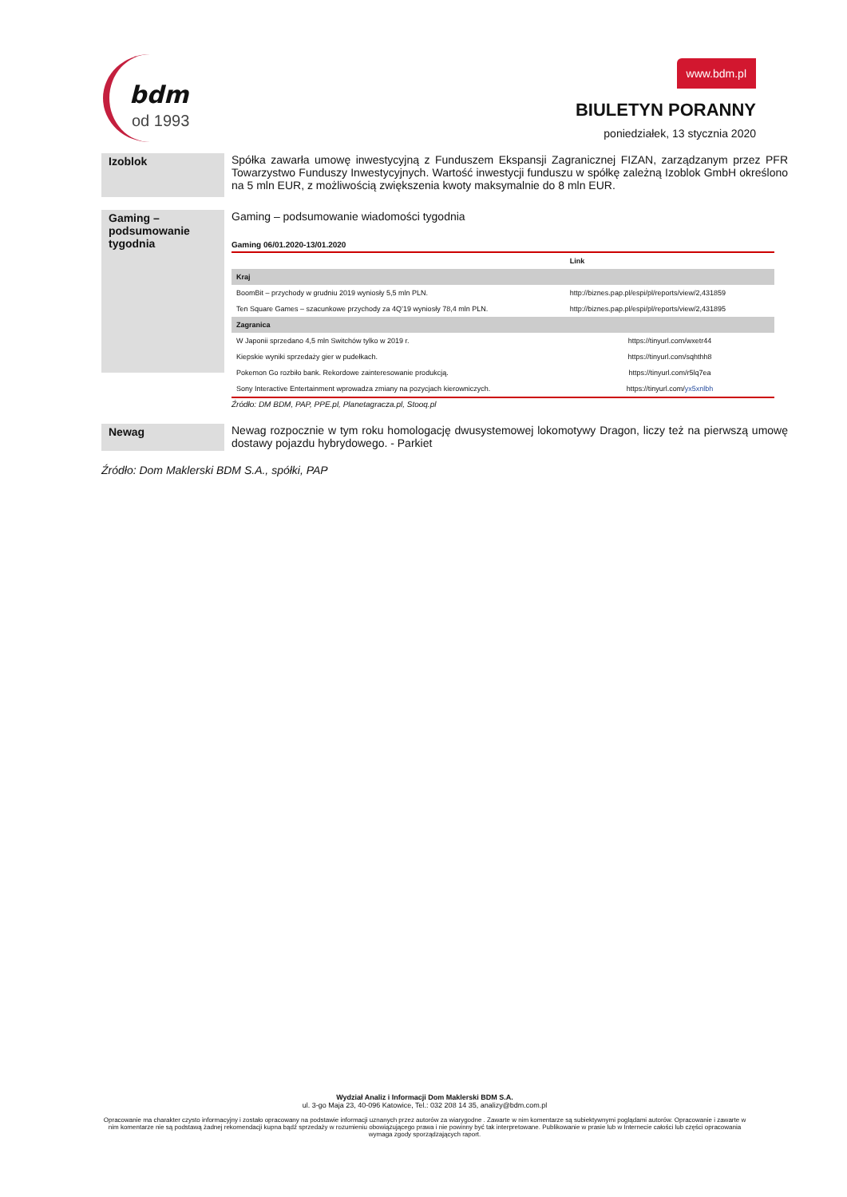bdm
od 1993
www.bdm.pl
BIULETYN PORANNY
poniedziałek, 13 stycznia 2020
Izoblok
Spółka zawarła umowę inwestycyjną z Funduszem Ekspansji Zagranicznej FIZAN, zarządzanym przez PFR Towarzystwo Funduszy Inwestycyjnych. Wartość inwestycji funduszu w spółkę zależną Izoblok GmbH określono na 5 mln EUR, z możliwością zwiększenia kwoty maksymalnie do 8 mln EUR.
Gaming – podsumowanie tygodnia
Gaming – podsumowanie wiadomości tygodnia
Gaming 06/01.2020-13/01.2020
| | Link |
| --- | --- |
| Kraj | |
| BoomBit – przychody w grudniu 2019 wyniosły 5,5 mln PLN. | http://biznes.pap.pl/espi/pl/reports/view/2,431859 |
| Ten Square Games – szacunkowe przychody za 4Q’19 wyniosły 78,4 mln PLN. | http://biznes.pap.pl/espi/pl/reports/view/2,431895 |
| Zagranica | |
| W Japonii sprzedano 4,5 mln Switchów tylko w 2019 r. | https://tinyurl.com/wxetr44 |
| Kiepskie wyniki sprzedaży gier w pudełkach. | https://tinyurl.com/sqhthh8 |
| Pokemon Go rozbiło bank. Rekordowe zainteresowanie produkcją. | https://tinyurl.com/r5lq7ea |
| Sony Interactive Entertainment wprowadza zmiany na pozycjach kierowniczych. | https://tinyurl.com/ yx5xnlbh |
Źródło: DM BDM, PAP, PPE.pl, Planetagracza.pl, Stooq.pl
Newag
Newag rozpocznie w tym roku homologację dwusystemowej lokomotywy Dragon, liczy też na pierwszą umowę dostawy pojazdu hybrydowego. - Parkiet
Źródło: Dom Maklerski BDM S.A., spółki, PAP
Wydział Analiz i Informacji Dom Maklerski BDM S.A.
ul. 3-go Maja 23, 40-096 Katowice, Tel.: 032 208 14 35, analizy@bdm.com.pl
Opracowanie ma charakter czysto informacyjny i zostało opracowany na podstawie informacji uznanych przez autorów za wiarygodne . Zawarte w nim komentarze są subiektywnymi poglądami autorów. Opracowanie i zawarte w nim komentarze nie są podstawą żadnej rekomendacji kupna bądź sprzedaży w rozumieniu obowiązującego prawa i nie powinny być tak interpretowane. Publikowanie w prasie lub w Internecie całości lub części opracowania wymaga zgody sporządzających raport.